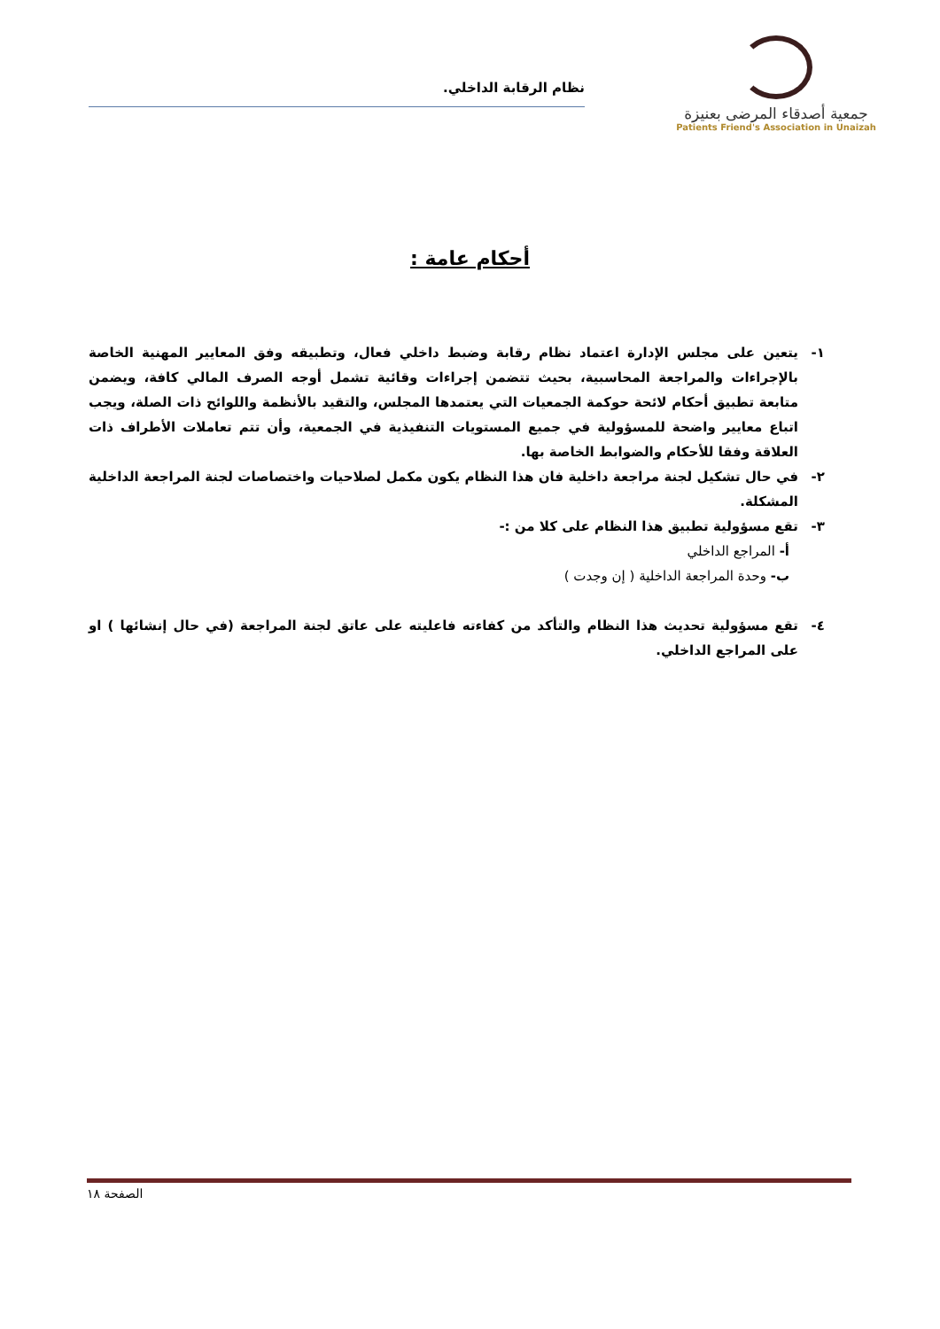جمعية أصدقاء المرضى بعنيزة
Patients Friend's Association in Unaizah
نظام الرقابة الداخلي.
أحكام عامة :
١- يتعين على مجلس الإدارة اعتماد نظام رقابة وضبط داخلي فعال، وتطبيقه وفق المعايير المهنية الخاصة بالإجراءات والمراجعة المحاسبية، بحيث تتضمن إجراءات وقائية تشمل أوجه الصرف المالي كافة، ويضمن متابعة تطبيق أحكام لائحة حوكمة الجمعيات التي يعتمدها المجلس، والتقيد بالأنظمة واللوائح ذات الصلة، ويجب اتباع معايير واضحة للمسؤولية في جميع المستويات التنفيذية في الجمعية، وأن تتم تعاملات الأطراف ذات العلاقة وفقا للأحكام والضوابط الخاصة بها.
٢- في حال تشكيل لجنة مراجعة داخلية فان هذا النظام يكون مكمل لصلاحيات واختصاصات لجنة المراجعة الداخلية المشكلة.
٣- تقع مسؤولية تطبيق هذا النظام على كلا من :-
أ- المراجع الداخلي
ب- وحدة المراجعة الداخلية ( إن وجدت )
٤- تقع مسؤولية تحديث هذا النظام والتأكد من كفاءته فاعليته على عاتق لجنة المراجعة (في حال إنشائها ) او على المراجع الداخلي.
الصفحة ١٨